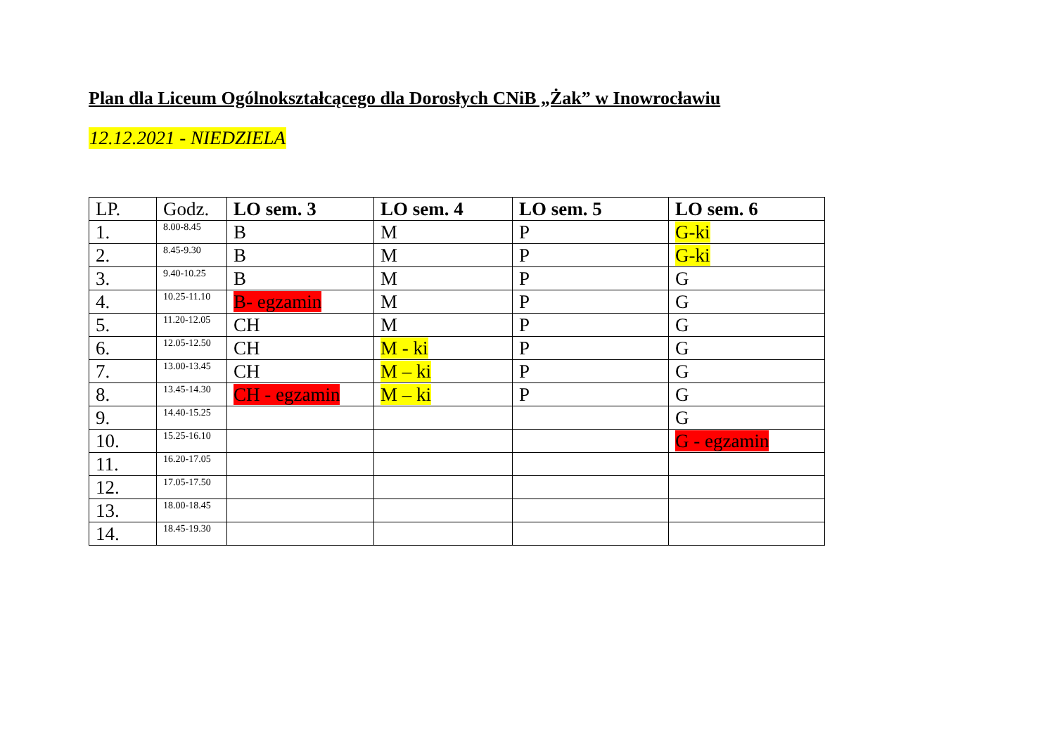Plan dla Liceum Ogólnokształcącego dla Dorosłych CNiB „Żak” w Inowrocławiu
12.12.2021 - NIEDZIELA
| LP. | Godz. | LO sem. 3 | LO sem. 4 | LO sem. 5 | LO sem. 6 |
| --- | --- | --- | --- | --- | --- |
| 1. | 8.00-8.45 | B | M | P | G-ki |
| 2. | 8.45-9.30 | B | M | P | G-ki |
| 3. | 9.40-10.25 | B | M | P | G |
| 4. | 10.25-11.10 | B- egzamin | M | P | G |
| 5. | 11.20-12.05 | CH | M | P | G |
| 6. | 12.05-12.50 | CH | M - ki | P | G |
| 7. | 13.00-13.45 | CH | M – ki | P | G |
| 8. | 13.45-14.30 | CH - egzamin | M – ki | P | G |
| 9. | 14.40-15.25 | | | | G |
| 10. | 15.25-16.10 | | | | G - egzamin |
| 11. | 16.20-17.05 | | | | |
| 12. | 17.05-17.50 | | | | |
| 13. | 18.00-18.45 | | | | |
| 14. | 18.45-19.30 | | | | |